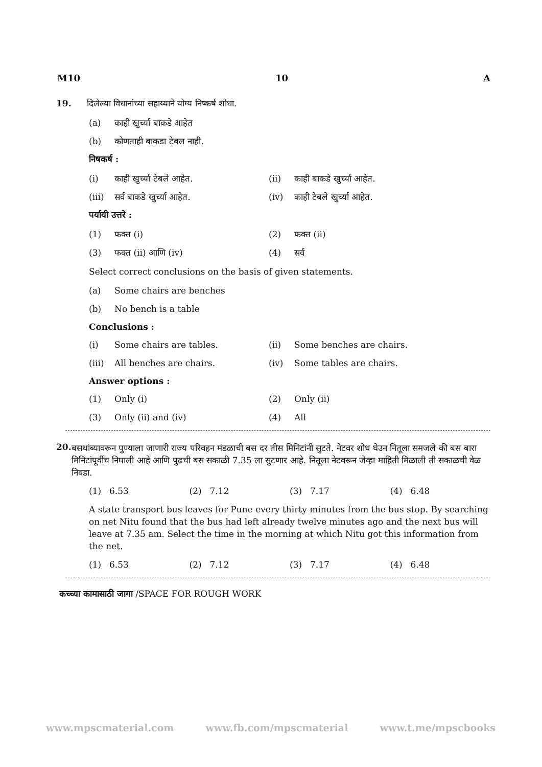M10 10 A
19. दिलेल्या विधानांच्या सहाय्याने योग्य निष्कर्ष शोधा.
(a) काही खुर्च्या बाकडे आहेत
(b) कोणताही बाकडा टेबल नाही.
निषकर्ष :
(i) काही खुर्च्या टेबले आहेत. (ii) काही बाकडे खुर्च्या आहेत.
(iii) सर्व बाकडे खुर्च्या आहेत. (iv) काही टेबले खुर्च्या आहेत.
पर्यायी उत्तरे :
(1) फक्त (i) (2) फक्त (ii)
(3) फक्त (ii) आणि (iv) (4) सर्व
Select correct conclusions on the basis of given statements.
(a) Some chairs are benches
(b) No bench is a table
Conclusions :
(i) Some chairs are tables. (ii) Some benches are chairs.
(iii) All benches are chairs. (iv) Some tables are chairs.
Answer options :
(1) Only (i) (2) Only (ii)
(3) Only (ii) and (iv) (4) All
20.
बसथांब्यावरून पुण्याला जाणारी राज्य परिवहन मंडळाची बस दर तीस मिनिटांनी सुटते. नेटवर शोध घेउन नितूला समजले की बस बारा मिनिटांपूर्वीच निघाली आहे आणि पुढची बस सकाळी 7.35 ला सुटणार आहे. नितूला नेटवरून जेव्हा माहिती मिळाली ती सकाळची वेळ निवडा.
(1) 6.53 (2) 7.12 (3) 7.17 (4) 6.48
A state transport bus leaves for Pune every thirty minutes from the bus stop. By searching on net Nitu found that the bus had left already twelve minutes ago and the next bus will leave at 7.35 am. Select the time in the morning at which Nitu got this information from the net.
(1) 6.53 (2) 7.12 (3) 7.17 (4) 6.48
कच्च्या कामासाठी जागा /SPACE FOR ROUGH WORK
www.mpscmaterial.com www.fb.com/mpscmaterial www.t.me/mpscbooks